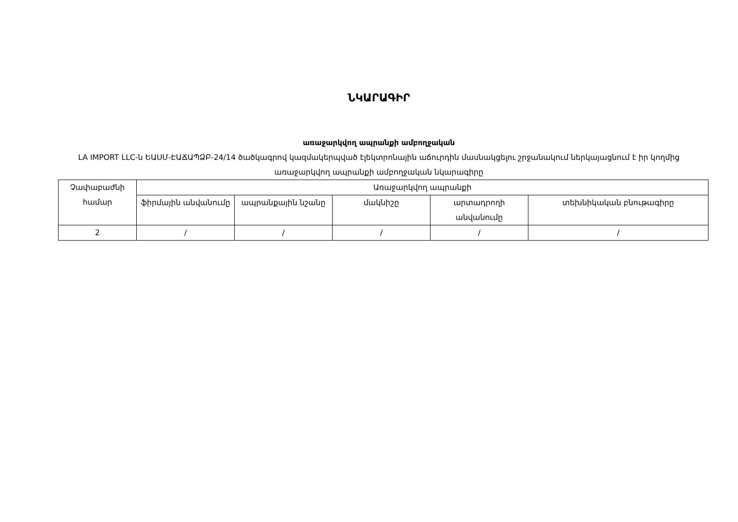ՆԿԱՐԱԳԻՐ
առաջարկվող ապրանքի ամբողջական
LA IMPORT LLC-ն ԵԱՍՄ-ԷԱՃԱՊՁԲ-24/14 ծածկագրով կազմակերպված էլեկտրոնային աճուրդին մասնակցելու շրջանակում ներկայացնում է իր կողմից առաջարկվող ապրանքի ամբողջական նկարագիրը
| Չափաբաժնի համար | Առաջարկվող ապրանքի | | | | |
| | ֆիրմային անվանումը | ապրանքային նշանը | մակնիշը | արտադրողի անվանումը | տեխնիկական բնութագիրը |
| 2 | / | / | / | / | / |